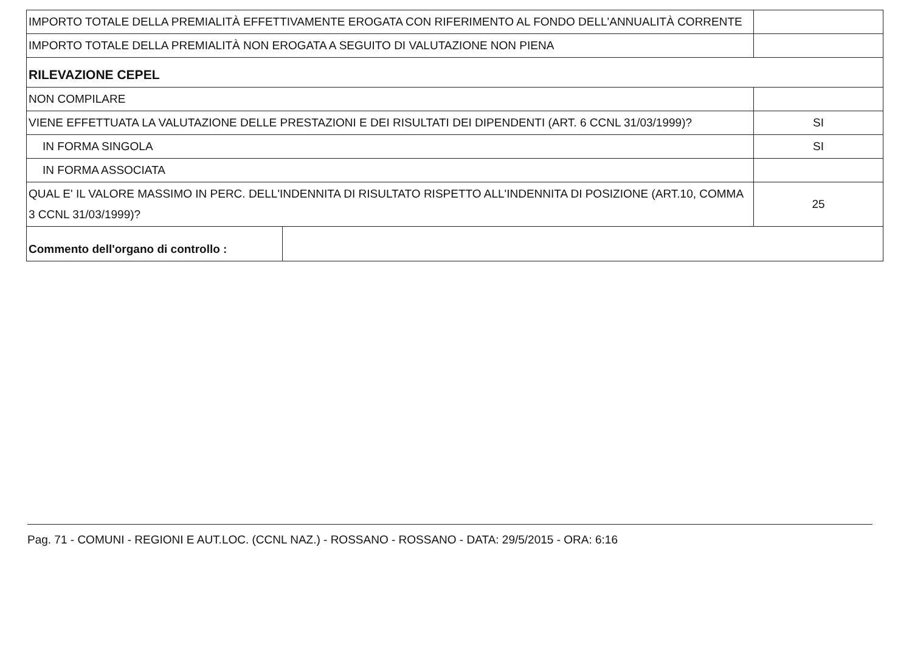| IMPORTO TOTALE DELLA PREMIALITÀ EFFETTIVAMENTE EROGATA CON RIFERIMENTO AL FONDO DELL'ANNUALITÀ CORRENTE | | |
| IMPORTO TOTALE DELLA PREMIALITÀ NON EROGATA A SEGUITO DI VALUTAZIONE NON PIENA | | |
| RILEVAZIONE CEPEL | | |
| NON COMPILARE | | |
| VIENE EFFETTUATA LA VALUTAZIONE DELLE PRESTAZIONI E DEI RISULTATI DEI DIPENDENTI (ART. 6 CCNL 31/03/1999)? | | SI |
| IN FORMA SINGOLA | | SI |
| IN FORMA ASSOCIATA | | |
| QUAL E' IL VALORE MASSIMO IN PERC. DELL'INDENNITA DI RISULTATO RISPETTO ALL'INDENNITA DI POSIZIONE (ART.10, COMMA 3 CCNL 31/03/1999)? | | 25 |
| Commento dell'organo di controllo : | | |
Pag. 71 - COMUNI - REGIONI E AUT.LOC. (CCNL NAZ.) - ROSSANO - ROSSANO - DATA: 29/5/2015 - ORA: 6:16